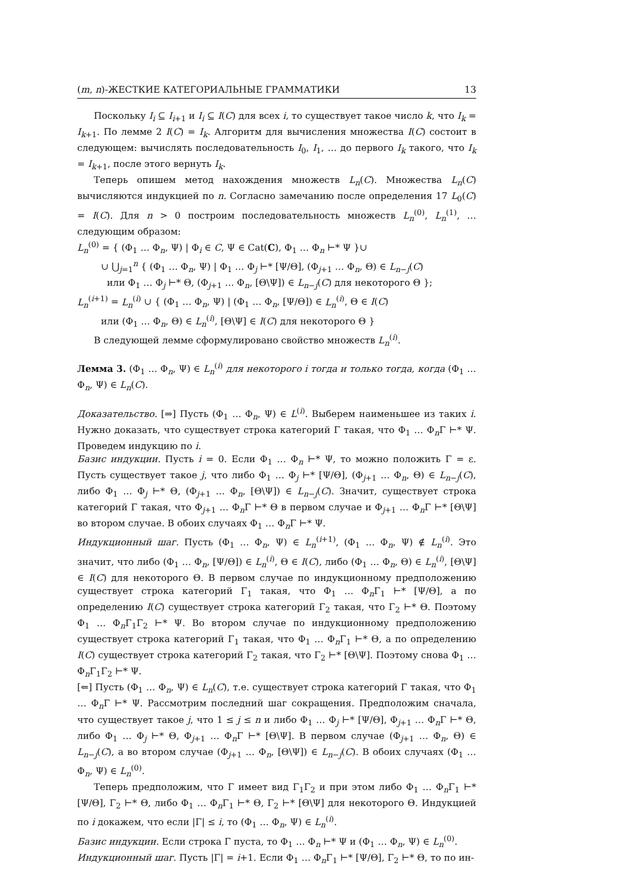(m, n)-ЖЕСТКИЕ КАТЕГОРИАЛЬНЫЕ ГРАММАТИКИ 13
Поскольку I<sub>i</sub> ⊆ I<sub>i+1</sub> и I<sub>i</sub> ⊆ I(C) для всех i, то существует такое число k, что I<sub>k</sub> = I<sub>k+1</sub>. По лемме 2 I(C) = I<sub>k</sub>. Алгоритм для вычисления множества I(C) состоит в следующем: вычислять последовательность I<sub>0</sub>, I<sub>1</sub>, … до первого I<sub>k</sub> такого, что I<sub>k</sub> = I<sub>k+1</sub>, после этого вернуть I<sub>k</sub>.
Теперь опишем метод нахождения множеств L<sub>n</sub>(C). Множества L<sub>n</sub>(C) вычисляются индукцией по n. Согласно замечанию после определения 17 L<sub>0</sub>(C) = I(C). Для n > 0 построим последовательность множеств L<sub>n</sub><sup>(0)</sup>, L<sub>n</sub><sup>(1)</sup>, … следующим образом:
L<sub>n</sub><sup>(0)</sup> = { (Φ<sub>1</sub> … Φ<sub>n</sub>, Ψ) | Φ<sub>i</sub> ∈ C, Ψ ∈ Cat(C), Φ<sub>1</sub> … Φ<sub>n</sub> ⊢* Ψ }∪
∪ ⋃<sub>j=1</sub><sup>n</sup> { (Φ<sub>1</sub> … Φ<sub>n</sub>, Ψ) | Φ<sub>1</sub> … Φ<sub>j</sub> ⊢* [Ψ/Θ], (Φ<sub>j+1</sub> … Φ<sub>n</sub>, Θ) ∈ L<sub>n−j</sub>(C)
или Φ<sub>1</sub> … Φ<sub>j</sub> ⊢* Θ, (Φ<sub>j+1</sub> … Φ<sub>n</sub>, [Θ\Ψ]) ∈ L<sub>n−j</sub>(C) для некоторого Θ };
L<sub>n</sub><sup>(i+1)</sup> = L<sub>n</sub><sup>(i)</sup> ∪ { (Φ<sub>1</sub> … Φ<sub>n</sub>, Ψ) | (Φ<sub>1</sub> … Φ<sub>n</sub>, [Ψ/Θ]) ∈ L<sub>n</sub><sup>(i)</sup>, Θ ∈ I(C)
или (Φ<sub>1</sub> … Φ<sub>n</sub>, Θ) ∈ L<sub>n</sub><sup>(i)</sup>, [Θ\Ψ] ∈ I(C) для некоторого Θ }
В следующей лемме сформулировано свойство множеств L<sub>n</sub><sup>(i)</sup>.
Лемма 3. (Φ<sub>1</sub> … Φ<sub>n</sub>, Ψ) ∈ L<sub>n</sub><sup>(i)</sup> для некоторого i тогда и только тогда, когда (Φ<sub>1</sub> … Φ<sub>n</sub>, Ψ) ∈ L<sub>n</sub>(C).
Доказательство. [⇒] Пусть (Φ<sub>1</sub> … Φ<sub>n</sub>, Ψ) ∈ L<sup>(i)</sup>. Выберем наименьшее из таких i. Нужно доказать, что существует строка категорий Γ такая, что Φ<sub>1</sub> … Φ<sub>n</sub>Γ ⊢* Ψ. Проведем индукцию по i.
Базис индукции. Пусть i = 0. Если Φ<sub>1</sub> … Φ<sub>n</sub> ⊢* Ψ, то можно положить Γ = ε. Пусть существует такое j, что либо Φ<sub>1</sub> … Φ<sub>j</sub> ⊢* [Ψ/Θ], (Φ<sub>j+1</sub> … Φ<sub>n</sub>, Θ) ∈ L<sub>n−j</sub>(C), либо Φ<sub>1</sub> … Φ<sub>j</sub> ⊢* Θ, (Φ<sub>j+1</sub> … Φ<sub>n</sub>, [Θ\Ψ]) ∈ L<sub>n−j</sub>(C). Значит, существует строка категорий Γ такая, что Φ<sub>j+1</sub> … Φ<sub>n</sub>Γ ⊢* Θ в первом случае и Φ<sub>j+1</sub> … Φ<sub>n</sub>Γ ⊢* [Θ\Ψ] во втором случае. В обоих случаях Φ<sub>1</sub> … Φ<sub>n</sub>Γ ⊢* Ψ.
Индукционный шаг. Пусть (Φ<sub>1</sub> … Φ<sub>n</sub>, Ψ) ∈ L<sub>n</sub><sup>(i+1)</sup>, (Φ<sub>1</sub> … Φ<sub>n</sub>, Ψ) ∉ L<sub>n</sub><sup>(i)</sup>. Это значит, что либо (Φ<sub>1</sub> … Φ<sub>n</sub>, [Ψ/Θ]) ∈ L<sub>n</sub><sup>(i)</sup>, Θ ∈ I(C), либо (Φ<sub>1</sub> … Φ<sub>n</sub>, Θ) ∈ L<sub>n</sub><sup>(i)</sup>, [Θ\Ψ] ∈ I(C) для некоторого Θ. В первом случае по индукционному предположению существует строка категорий Γ<sub>1</sub> такая, что Φ<sub>1</sub> … Φ<sub>n</sub>Γ<sub>1</sub> ⊢* [Ψ/Θ], а по определению I(C) существует строка категорий Γ<sub>2</sub> такая, что Γ<sub>2</sub> ⊢* Θ. Поэтому Φ<sub>1</sub> … Φ<sub>n</sub>Γ<sub>1</sub>Γ<sub>2</sub> ⊢* Ψ. Во втором случае по индукционному предположению существует строка категорий Γ<sub>1</sub> такая, что Φ<sub>1</sub> … Φ<sub>n</sub>Γ<sub>1</sub> ⊢* Θ, а по определению I(C) существует строка категорий Γ<sub>2</sub> такая, что Γ<sub>2</sub> ⊢* [Θ\Ψ]. Поэтому снова Φ<sub>1</sub> … Φ<sub>n</sub>Γ<sub>1</sub>Γ<sub>2</sub> ⊢* Ψ.
[⇐] Пусть (Φ<sub>1</sub> … Φ<sub>n</sub>, Ψ) ∈ L<sub>n</sub>(C), т.е. существует строка категорий Γ такая, что Φ<sub>1</sub> … Φ<sub>n</sub>Γ ⊢* Ψ. Рассмотрим последний шаг сокращения. Предположим сначала, что существует такое j, что 1 ≤ j ≤ n и либо Φ<sub>1</sub> … Φ<sub>j</sub> ⊢* [Ψ/Θ], Φ<sub>j+1</sub> … Φ<sub>n</sub>Γ ⊢* Θ, либо Φ<sub>1</sub> … Φ<sub>j</sub> ⊢* Θ, Φ<sub>j+1</sub> … Φ<sub>n</sub>Γ ⊢* [Θ\Ψ]. В первом случае (Φ<sub>j+1</sub> … Φ<sub>n</sub>, Θ) ∈ L<sub>n−j</sub>(C), а во втором случае (Φ<sub>j+1</sub> … Φ<sub>n</sub>, [Θ\Ψ]) ∈ L<sub>n−j</sub>(C). В обоих случаях (Φ<sub>1</sub> … Φ<sub>n</sub>, Ψ) ∈ L<sub>n</sub><sup>(0)</sup>.
Теперь предположим, что Γ имеет вид Γ<sub>1</sub>Γ<sub>2</sub> и при этом либо Φ<sub>1</sub> … Φ<sub>n</sub>Γ<sub>1</sub> ⊢* [Ψ/Θ], Γ<sub>2</sub> ⊢* Θ, либо Φ<sub>1</sub> … Φ<sub>n</sub>Γ<sub>1</sub> ⊢* Θ, Γ<sub>2</sub> ⊢* [Θ\Ψ] для некоторого Θ. Индукцией по i докажем, что если |Γ| ≤ i, то (Φ<sub>1</sub> … Φ<sub>n</sub>, Ψ) ∈ L<sub>n</sub><sup>(i)</sup>.
Базис индукции. Если строка Γ пуста, то Φ<sub>1</sub> … Φ<sub>n</sub> ⊢* Ψ и (Φ<sub>1</sub> … Φ<sub>n</sub>, Ψ) ∈ L<sub>n</sub><sup>(0)</sup>.
Индукционный шаг. Пусть |Γ| = i+1. Если Φ<sub>1</sub> … Φ<sub>n</sub>Γ<sub>1</sub> ⊢* [Ψ/Θ], Γ<sub>2</sub> ⊢* Θ, то по ин-